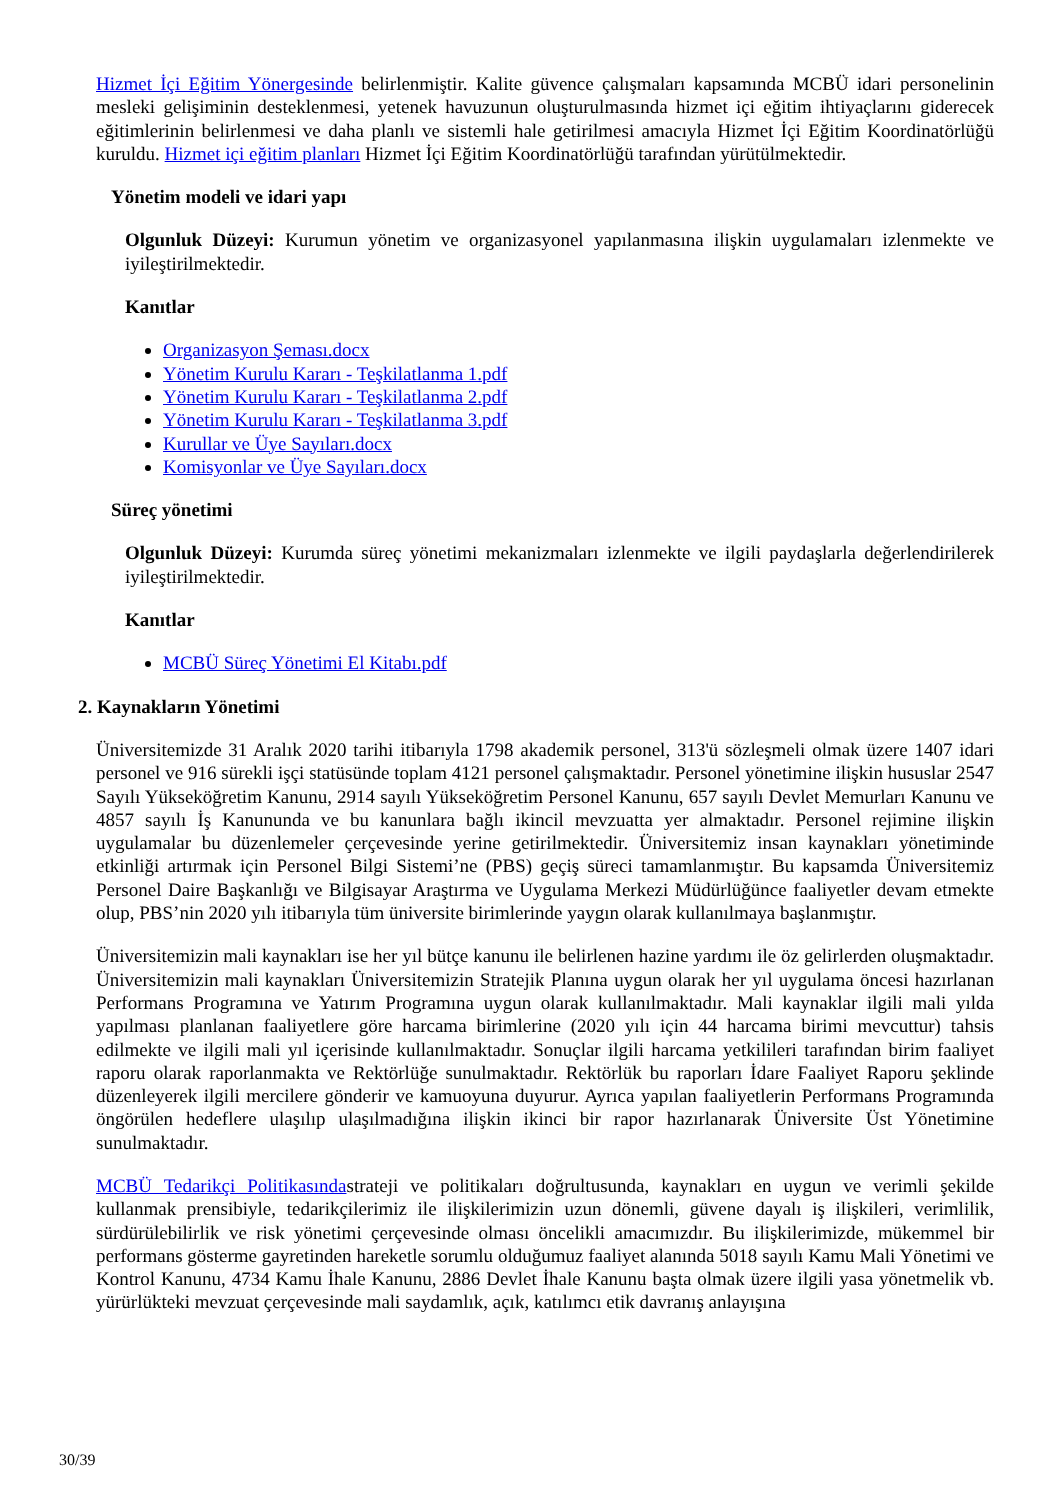Hizmet İçi Eğitim Yönergesinde belirlenmiştir. Kalite güvence çalışmaları kapsamında MCBÜ idari personelinin mesleki gelişiminin desteklenmesi, yetenek havuzunun oluşturulmasında hizmet içi eğitim ihtiyaçlarını giderecek eğitimlerinin belirlenmesi ve daha planlı ve sistemli hale getirilmesi amacıyla Hizmet İçi Eğitim Koordinatörlüğü kuruldu. Hizmet içi eğitim planları Hizmet İçi Eğitim Koordinatörlüğü tarafından yürütülmektedir.
Yönetim modeli ve idari yapı
Olgunluk Düzeyi: Kurumun yönetim ve organizasyonel yapılanmasına ilişkin uygulamaları izlenmekte ve iyileştirilmektedir.
Kanıtlar
Organizasyon Şeması.docx
Yönetim Kurulu Kararı - Teşkilatlanma 1.pdf
Yönetim Kurulu Kararı - Teşkilatlanma 2.pdf
Yönetim Kurulu Kararı - Teşkilatlanma 3.pdf
Kurullar ve Üye Sayıları.docx
Komisyonlar ve Üye Sayıları.docx
Süreç yönetimi
Olgunluk Düzeyi: Kurumda süreç yönetimi mekanizmaları izlenmekte ve ilgili paydaşlarla değerlendirilerek iyileştirilmektedir.
Kanıtlar
MCBÜ Süreç Yönetimi El Kitabı.pdf
2. Kaynakların Yönetimi
Üniversitemizde 31 Aralık 2020 tarihi itibarıyla 1798 akademik personel, 313'ü sözleşmeli olmak üzere 1407 idari personel ve 916 sürekli işçi statüsünde toplam 4121 personel çalışmaktadır. Personel yönetimine ilişkin hususlar 2547 Sayılı Yükseköğretim Kanunu, 2914 sayılı Yükseköğretim Personel Kanunu, 657 sayılı Devlet Memurları Kanunu ve 4857 sayılı İş Kanununda ve bu kanunlara bağlı ikincil mevzuatta yer almaktadır. Personel rejimine ilişkin uygulamalar bu düzenlemeler çerçevesinde yerine getirilmektedir. Üniversitemiz insan kaynakları yönetiminde etkinliği artırmak için Personel Bilgi Sistemi’ne (PBS) geçiş süreci tamamlanmıştır. Bu kapsamda Üniversitemiz Personel Daire Başkanlığı ve Bilgisayar Araştırma ve Uygulama Merkezi Müdürlüğünce faaliyetler devam etmekte olup, PBS’nin 2020 yılı itibarıyla tüm üniversite birimlerinde yaygın olarak kullanılmaya başlanmıştır.
Üniversitemizin mali kaynakları ise her yıl bütçe kanunu ile belirlenen hazine yardımı ile öz gelirlerden oluşmaktadır. Üniversitemizin mali kaynakları Üniversitemizin Stratejik Planına uygun olarak her yıl uygulama öncesi hazırlanan Performans Programına ve Yatırım Programına uygun olarak kullanılmaktadır. Mali kaynaklar ilgili mali yılda yapılması planlanan faaliyetlere göre harcama birimlerine (2020 yılı için 44 harcama birimi mevcuttur) tahsis edilmekte ve ilgili mali yıl içerisinde kullanılmaktadır. Sonuçlar ilgili harcama yetkilileri tarafından birim faaliyet raporu olarak raporlanmakta ve Rektörlüğe sunulmaktadır. Rektörlük bu raporları İdare Faaliyet Raporu şeklinde düzenleyerek ilgili mercilere gönderir ve kamuoyuna duyurur. Ayrıca yapılan faaliyetlerin Performans Programında öngörülen hedeflere ulaşılıp ulaşılmadığına ilişkin ikinci bir rapor hazırlanarak Üniversite Üst Yönetimine sunulmaktadır.
MCBÜ Tedarikçi Politikasındastrateji ve politikaları doğrultusunda, kaynakları en uygun ve verimli şekilde kullanmak prensibiyle, tedarikçilerimiz ile ilişkilerimizin uzun dönemli, güvene dayalı iş ilişkileri, verimlilik, sürdürülebilirlik ve risk yönetimi çerçevesinde olması öncelikli amacımızdır. Bu ilişkilerimizde, mükemmel bir performans gösterme gayretinden hareketle sorumlu olduğumuz faaliyet alanında 5018 sayılı Kamu Mali Yönetimi ve Kontrol Kanunu, 4734 Kamu İhale Kanunu, 2886 Devlet İhale Kanunu başta olmak üzere ilgili yasa yönetmelik vb. yürürlükteki mevzuat çerçevesinde mali saydamlık, açık, katılımcı etik davranış anlayışına
30/39